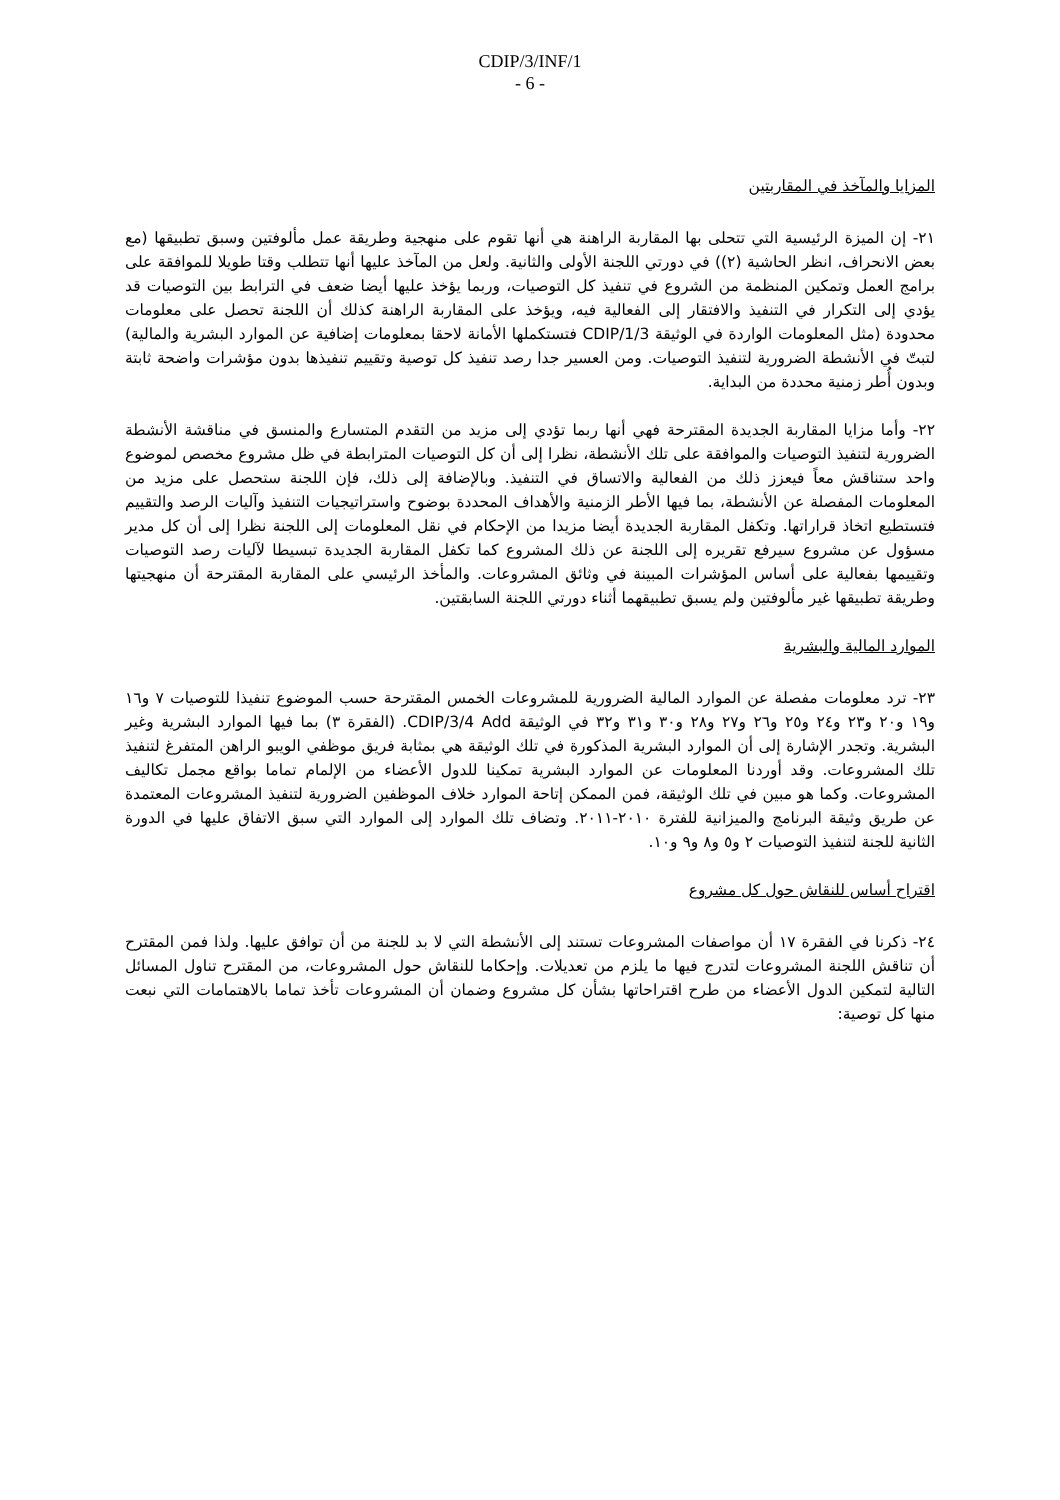CDIP/3/INF/1
- 6 -
المزايا والمآخذ في المقاربتين
٢١- إن الميزة الرئيسية التي تتحلى بها المقاربة الراهنة هي أنها تقوم على منهجية وطريقة عمل مألوفتين وسبق تطبيقها (مع بعض الانحراف، انظر الحاشية (٢)) في دورتي اللجنة الأولى والثانية. ولعل من المآخذ عليها أنها تتطلب وقتا طويلا للموافقة على برامج العمل وتمكين المنظمة من الشروع في تنفيذ كل التوصيات، وربما يؤخذ عليها أيضا ضعف في الترابط بين التوصيات قد يؤدي إلى التكرار في التنفيذ والافتقار إلى الفعالية فيه، ويؤخذ على المقاربة الراهنة كذلك أن اللجنة تحصل على معلومات محدودة (مثل المعلومات الواردة في الوثيقة CDIP/1/3 فتستكملها الأمانة لاحقا بمعلومات إضافية عن الموارد البشرية والمالية) لتبتّ في الأنشطة الضرورية لتنفيذ التوصيات. ومن العسير جدا رصد تنفيذ كل توصية وتقييم تنفيذها بدون مؤشرات واضحة ثابتة وبدون أُطر زمنية محددة من البداية.
٢٢- وأما مزايا المقاربة الجديدة المقترحة فهي أنها ربما تؤدي إلى مزيد من التقدم المتسارع والمنسق في مناقشة الأنشطة الضرورية لتنفيذ التوصيات والموافقة على تلك الأنشطة، نظرا إلى أن كل التوصيات المترابطة في ظل مشروع مخصص لموضوع واحد ستناقش معاً فيعزز ذلك من الفعالية والاتساق في التنفيذ. وبالإضافة إلى ذلك، فإن اللجنة ستحصل على مزيد من المعلومات المفصلة عن الأنشطة، بما فيها الأطر الزمنية والأهداف المحددة بوضوح واستراتيجيات التنفيذ وآليات الرصد والتقييم فتستطيع اتخاذ قراراتها. وتكفل المقاربة الجديدة أيضا مزيدا من الإحكام في نقل المعلومات إلى اللجنة نظرا إلى أن كل مدير مسؤول عن مشروع سيرفع تقريره إلى اللجنة عن ذلك المشروع كما تكفل المقاربة الجديدة تبسيطا لآليات رصد التوصيات وتقييمها بفعالية على أساس المؤشرات المبينة في وثائق المشروعات. والمأخذ الرئيسي على المقاربة المقترحة أن منهجيتها وطريقة تطبيقها غير مألوفتين ولم يسبق تطبيقهما أثناء دورتي اللجنة السابقتين.
الموارد المالية والبشرية
٢٣- ترد معلومات مفصلة عن الموارد المالية الضرورية للمشروعات الخمس المقترحة حسب الموضوع تنفيذا للتوصيات ٧ و١٦ و١٩ و٢٠ و٢٣ و٢٤ و٢٥ و٢٦ و٢٧ و٢٨ و٣٠ و٣١ و٣٢ في الوثيقة CDIP/3/4 Add. (الفقرة ٣) بما فيها الموارد البشرية وغير البشرية. وتجدر الإشارة إلى أن الموارد البشرية المذكورة في تلك الوثيقة هي بمثابة فريق موظفي الويبو الراهن المتفرغ لتنفيذ تلك المشروعات. وقد أوردنا المعلومات عن الموارد البشرية تمكينا للدول الأعضاء من الإلمام تماما بواقع مجمل تكاليف المشروعات. وكما هو مبين في تلك الوثيقة، فمن الممكن إتاحة الموارد خلاف الموظفين الضرورية لتنفيذ المشروعات المعتمدة عن طريق وثيقة البرنامج والميزانية للفترة ٢٠١٠-٢٠١١. وتضاف تلك الموارد إلى الموارد التي سبق الاتفاق عليها في الدورة الثانية للجنة لتنفيذ التوصيات ٢ و٥ و٨ و٩ و١٠.
اقتراح أساس للنقاش حول كل مشروع
٢٤- ذكرنا في الفقرة ١٧ أن مواصفات المشروعات تستند إلى الأنشطة التي لا بد للجنة من أن توافق عليها. ولذا فمن المقترح أن تناقش اللجنة المشروعات لتدرج فيها ما يلزم من تعديلات. وإحكاما للنقاش حول المشروعات، من المقترح تناول المسائل التالية لتمكين الدول الأعضاء من طرح اقتراحاتها بشأن كل مشروع وضمان أن المشروعات تأخذ تماما بالاهتمامات التي نبعت منها كل توصية: